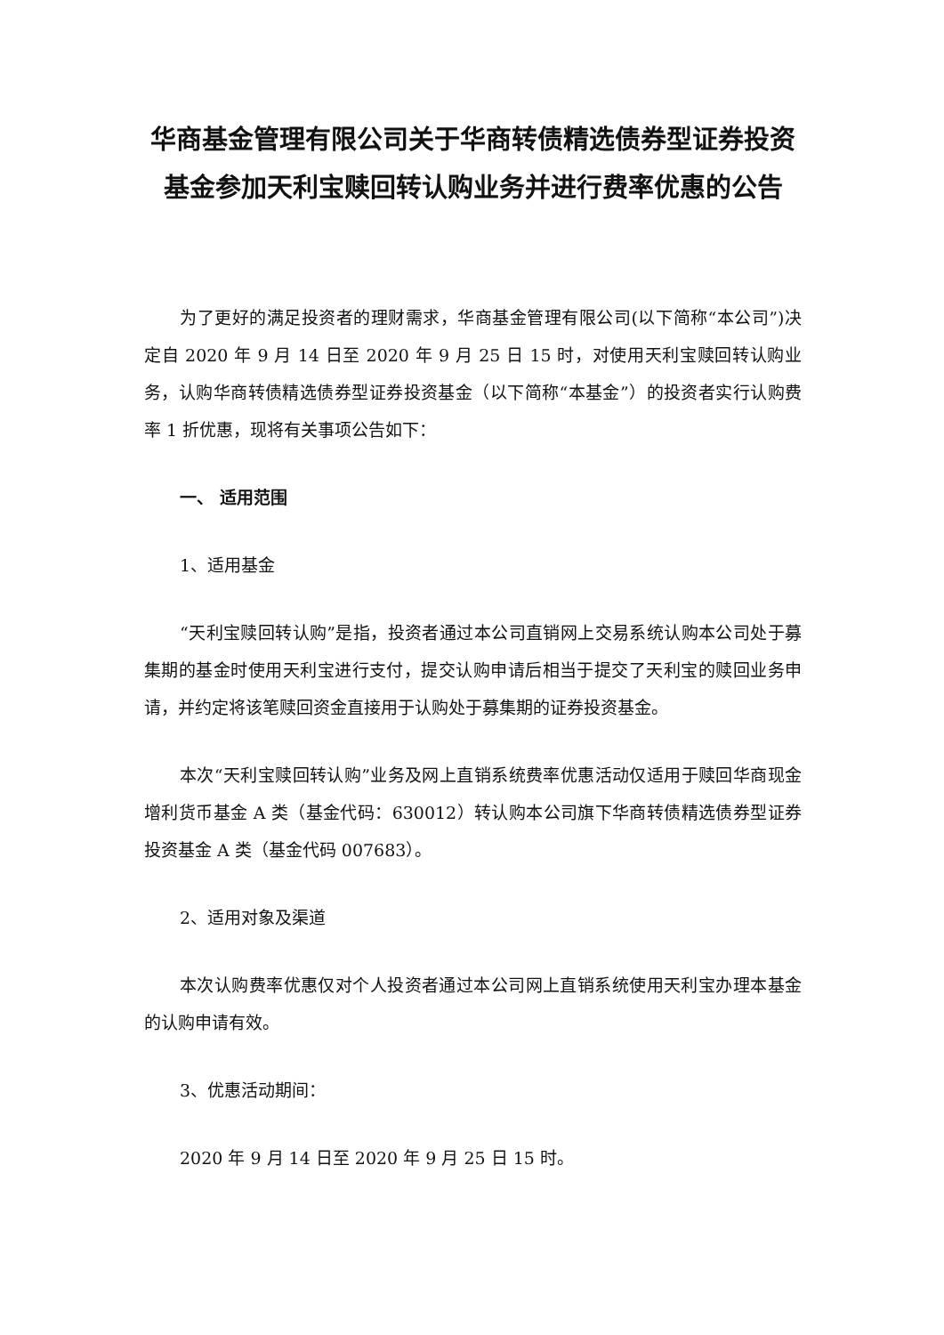华商基金管理有限公司关于华商转债精选债券型证券投资基金参加天利宝赎回转认购业务并进行费率优惠的公告
为了更好的满足投资者的理财需求，华商基金管理有限公司(以下简称“本公司”)决定自 2020 年 9 月 14 日至 2020 年 9 月 25 日 15 时，对使用天利宝赎回转认购业务，认购华商转债精选债券型证券投资基金（以下简称“本基金”）的投资者实行认购费率 1 折优惠，现将有关事项公告如下：
一、 适用范围
1、适用基金
“天利宝赎回转认购”是指，投资者通过本公司直销网上交易系统认购本公司处于募集期的基金时使用天利宝进行支付，提交认购申请后相当于提交了天利宝的赎回业务申请，并约定将该笔赎回资金直接用于认购处于募集期的证券投资基金。
本次“天利宝赎回转认购”业务及网上直销系统费率优惠活动仅适用于赎回华商现金增利货币基金 A 类（基金代码：630012）转认购本公司旗下华商转债精选债券型证券投资基金 A 类（基金代码 007683）。
2、适用对象及渠道
本次认购费率优惠仅对个人投资者通过本公司网上直销系统使用天利宝办理本基金的认购申请有效。
3、优惠活动期间：
2020 年 9 月 14 日至 2020 年 9 月 25 日 15 时。